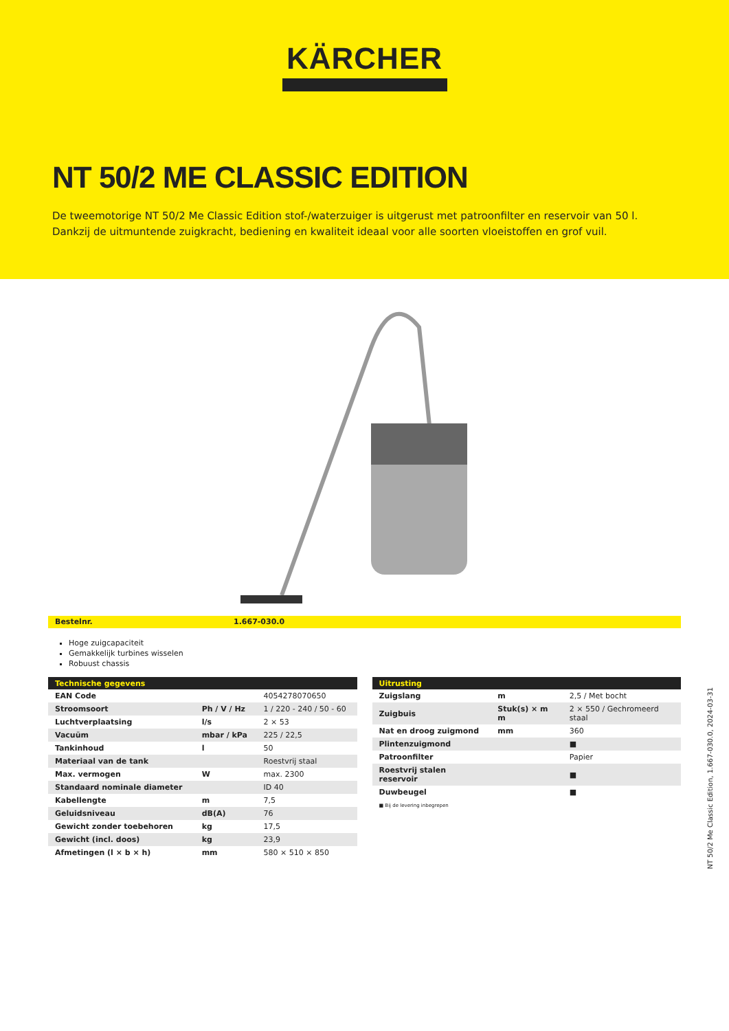KÄRCHER
NT 50/2 ME CLASSIC EDITION
De tweemotorige NT 50/2 Me Classic Edition stof-/waterzuiger is uitgerust met patroonfilter en reservoir van 50 l. Dankzij de uitmuntende zuigkracht, bediening en kwaliteit ideaal voor alle soorten vloeistoffen en grof vuil.
Bestelnr. 1.667-030.0
Hoge zuigcapaciteit
Gemakkelijk turbines wisselen
Robuust chassis
| Technische gegevens | | |
| --- | --- | --- |
| EAN Code | | 4054278070650 |
| Stroomsoort | Ph / V / Hz | 1 / 220 - 240 / 50 - 60 |
| Luchtverplaatsing | l/s | 2 × 53 |
| Vacuüm | mbar / kPa | 225 / 22,5 |
| Tankinhoud | l | 50 |
| Materiaal van de tank | | Roestvrij staal |
| Max. vermogen | W | max. 2300 |
| Standaard nominale diameter | | ID 40 |
| Kabellengte | m | 7,5 |
| Geluidsniveau | dB(A) | 76 |
| Gewicht zonder toebehoren | kg | 17,5 |
| Gewicht (incl. doos) | kg | 23,9 |
| Afmetingen (l × b × h) | mm | 580 × 510 × 850 |
| Uitrusting | | |
| --- | --- | --- |
| Zuigslang | m | 2,5 / Met bocht |
| Zuigbuis | Stuk(s) × m m | 2 × 550 / Gechromeerd staal |
| Nat en droog zuigmond | mm | 360 |
| Plintenzuigmond | | ■ |
| Patroonfilter | | Papier |
| Roestvrij stalen reservoir | | ■ |
| Duwbeugel | | ■ |
■ Bij de levering inbegrepen
NT 50/2 Me Classic Edition, 1.667-030.0, 2024-03-31